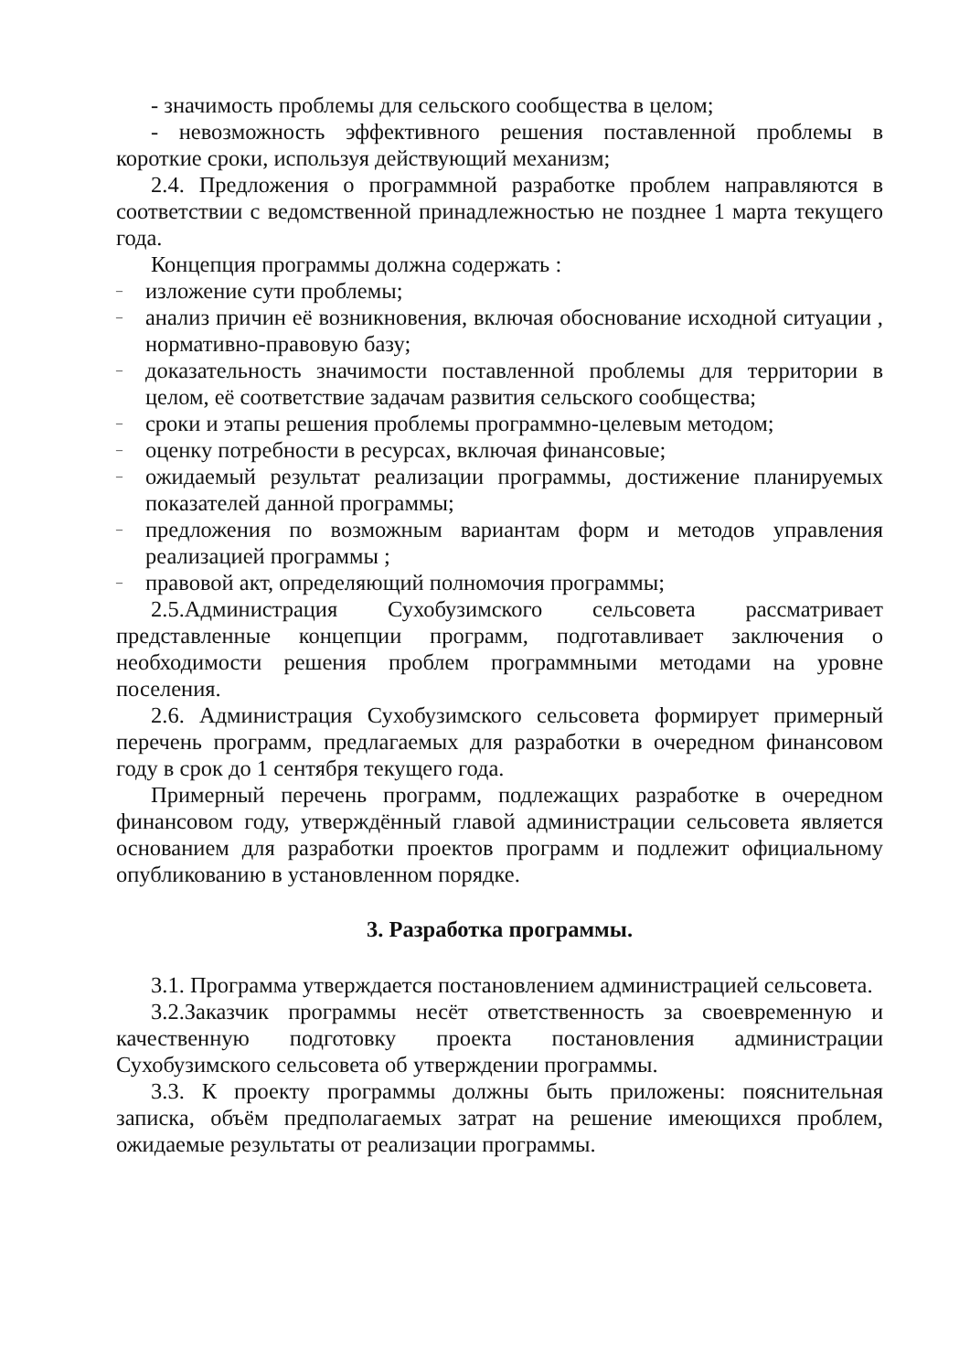- значимость проблемы для сельского сообщества в целом;
- невозможность эффективного решения поставленной проблемы в короткие сроки, используя действующий механизм;
2.4. Предложения о программной разработке проблем направляются в соответствии с ведомственной принадлежностью не позднее 1 марта текущего года.
Концепция программы должна содержать :
– изложение сути проблемы;
– анализ причин её возникновения, включая обоснование исходной ситуации , нормативно-правовую базу;
– доказательность значимости поставленной проблемы для территории в целом, её соответствие задачам развития сельского сообщества;
– сроки и этапы решения проблемы программно-целевым методом;
– оценку потребности в ресурсах, включая финансовые;
– ожидаемый результат реализации программы, достижение планируемых показателей данной программы;
– предложения по возможным вариантам форм и методов управления реализацией программы ;
– правовой акт, определяющий полномочия программы;
2.5.Администрация Сухобузимского сельсовета рассматривает представленные концепции программ, подготавливает заключения о необходимости решения проблем программными методами на уровне поселения.
2.6. Администрация Сухобузимского сельсовета формирует примерный перечень программ, предлагаемых для разработки в очередном финансовом году в срок до 1 сентября текущего года.
Примерный перечень программ, подлежащих разработке в очередном финансовом году, утверждённый главой администрации сельсовета является основанием для разработки проектов программ и подлежит официальному опубликованию в установленном порядке.
3. Разработка программы.
3.1. Программа утверждается постановлением администрацией сельсовета.
3.2.Заказчик программы несёт ответственность за своевременную и качественную подготовку проекта постановления администрации Сухобузимского сельсовета об утверждении программы.
3.3. К проекту программы должны быть приложены: пояснительная записка, объём предполагаемых затрат на решение имеющихся проблем, ожидаемые результаты от реализации программы.